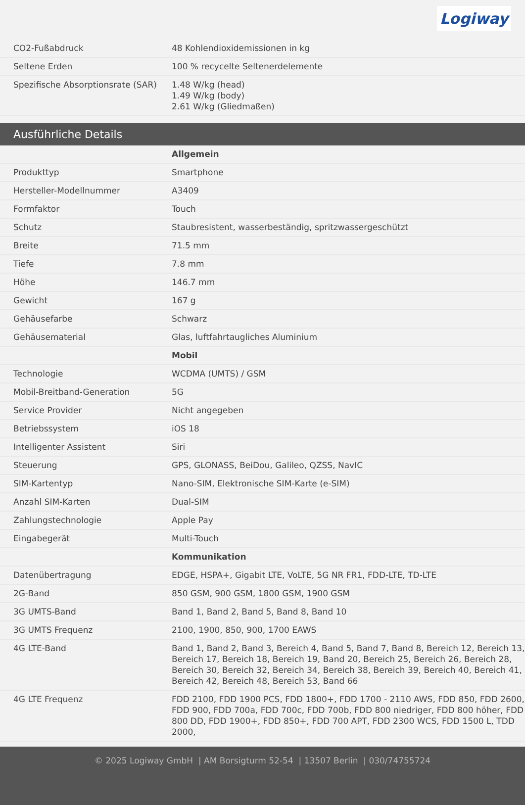Logiway
| CO2-Fußabdruck | 48 Kohlendioxidemissionen in kg |
| Seltene Erden | 100 % recycelte Seltenerdelemente |
| Spezifische Absorptionsrate (SAR) | 1.48 W/kg (head) 1.49 W/kg (body) 2.61 W/kg (Gliedmaßen) |
Ausführliche Details
| | Allgemein |
| Produkttyp | Smartphone |
| Hersteller-Modellnummer | A3409 |
| Formfaktor | Touch |
| Schutz | Staubresistent, wasserbeständig, spritzwassergeschützt |
| Breite | 71.5 mm |
| Tiefe | 7.8 mm |
| Höhe | 146.7 mm |
| Gewicht | 167 g |
| Gehäusefarbe | Schwarz |
| Gehäusematerial | Glas, luftfahrtaugliches Aluminium |
| | Mobil |
| Technologie | WCDMA (UMTS) / GSM |
| Mobil-Breitband-Generation | 5G |
| Service Provider | Nicht angegeben |
| Betriebssystem | iOS 18 |
| Intelligenter Assistent | Siri |
| Steuerung | GPS, GLONASS, BeiDou, Galileo, QZSS, NavIC |
| SIM-Kartentyp | Nano-SIM, Elektronische SIM-Karte (e-SIM) |
| Anzahl SIM-Karten | Dual-SIM |
| Zahlungstechnologie | Apple Pay |
| Eingabegerät | Multi-Touch |
| | Kommunikation |
| Datenübertragung | EDGE, HSPA+, Gigabit LTE, VoLTE, 5G NR FR1, FDD-LTE, TD-LTE |
| 2G-Band | 850 GSM, 900 GSM, 1800 GSM, 1900 GSM |
| 3G UMTS-Band | Band 1, Band 2, Band 5, Band 8, Band 10 |
| 3G UMTS Frequenz | 2100, 1900, 850, 900, 1700 EAWS |
| 4G LTE-Band | Band 1, Band 2, Band 3, Bereich 4, Band 5, Band 7, Band 8, Bereich 12, Bereich 13, Bereich 17, Bereich 18, Bereich 19, Band 20, Bereich 25, Bereich 26, Bereich 28, Bereich 30, Bereich 32, Bereich 34, Bereich 38, Bereich 39, Bereich 40, Bereich 41, Bereich 42, Bereich 48, Bereich 53, Band 66 |
| 4G LTE Frequenz | FDD 2100, FDD 1900 PCS, FDD 1800+, FDD 1700 - 2110 AWS, FDD 850, FDD 2600, FDD 900, FDD 700a, FDD 700c, FDD 700b, FDD 800 niedriger, FDD 800 höher, FDD 800 DD, FDD 1900+, FDD 850+, FDD 700 APT, FDD 2300 WCS, FDD 1500 L, TDD 2000, |
© 2025 Logiway GmbH | AM Borsigturm 52-54 | 13507 Berlin | 030/74755724